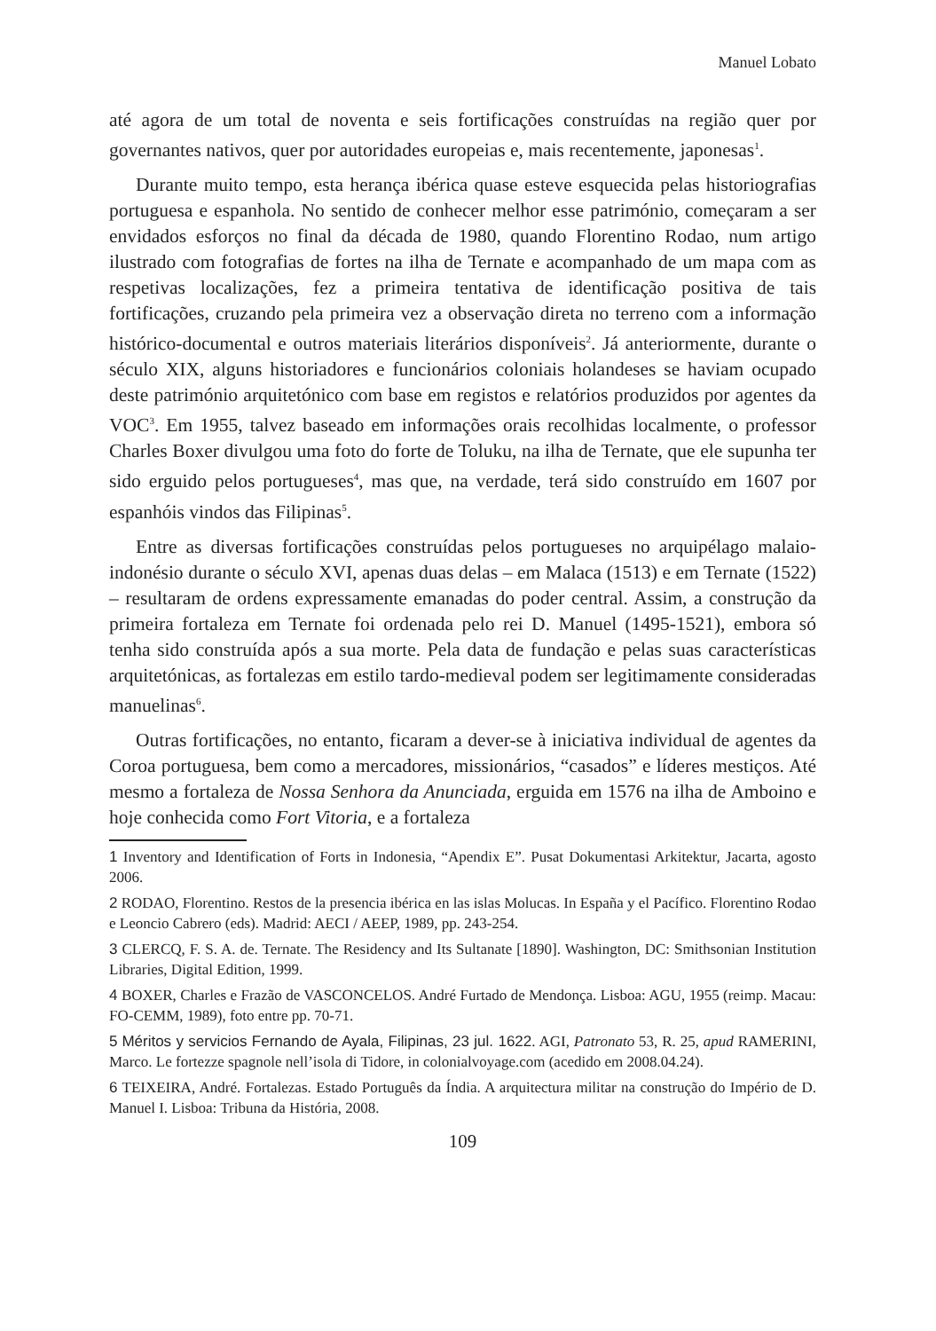Manuel Lobato
até agora de um total de noventa e seis fortificações construídas na região quer por governantes nativos, quer por autoridades europeias e, mais recentemente, japonesas<sup>1</sup>.
Durante muito tempo, esta herança ibérica quase esteve esquecida pelas historiografias portuguesa e espanhola. No sentido de conhecer melhor esse património, começaram a ser envidados esforços no final da década de 1980, quando Florentino Rodao, num artigo ilustrado com fotografias de fortes na ilha de Ternate e acompanhado de um mapa com as respetivas localizações, fez a primeira tentativa de identificação positiva de tais fortificações, cruzando pela primeira vez a observação direta no terreno com a informação histórico-documental e outros materiais literários disponíveis<sup>2</sup>. Já anteriormente, durante o século XIX, alguns historiadores e funcionários coloniais holandeses se haviam ocupado deste património arquitetónico com base em registos e relatórios produzidos por agentes da VOC<sup>3</sup>. Em 1955, talvez baseado em informações orais recolhidas localmente, o professor Charles Boxer divulgou uma foto do forte de Toluku, na ilha de Ternate, que ele supunha ter sido erguido pelos portugueses<sup>4</sup>, mas que, na verdade, terá sido construído em 1607 por espanhóis vindos das Filipinas<sup>5</sup>.
Entre as diversas fortificações construídas pelos portugueses no arquipélago malaio-indonésio durante o século XVI, apenas duas delas – em Malaca (1513) e em Ternate (1522) – resultaram de ordens expressamente emanadas do poder central. Assim, a construção da primeira fortaleza em Ternate foi ordenada pelo rei D. Manuel (1495-1521), embora só tenha sido construída após a sua morte. Pela data de fundação e pelas suas características arquitetónicas, as fortalezas em estilo tardo-medieval podem ser legitimamente consideradas manuelinas<sup>6</sup>.
Outras fortificações, no entanto, ficaram a dever-se à iniciativa individual de agentes da Coroa portuguesa, bem como a mercadores, missionários, “casados” e líderes mestiços. Até mesmo a fortaleza de Nossa Senhora da Anunciada, erguida em 1576 na ilha de Amboino e hoje conhecida como Fort Vitoria, e a fortaleza
1 Inventory and Identification of Forts in Indonesia, “Apendix E”. Pusat Dokumentasi Arkitektur, Jacarta, agosto 2006.
2 RODAO, Florentino. Restos de la presencia ibérica en las islas Molucas. In España y el Pacífico. Florentino Rodao e Leoncio Cabrero (eds). Madrid: AECI / AEEP, 1989, pp. 243-254.
3 CLERCQ, F. S. A. de. Ternate. The Residency and Its Sultanate [1890]. Washington, DC: Smithsonian Institution Libraries, Digital Edition, 1999.
4 BOXER, Charles e Frazão de VASCONCELOS. André Furtado de Mendonça. Lisboa: AGU, 1955 (reimp. Macau: FO-CEMM, 1989), foto entre pp. 70-71.
5 Méritos y servicios Fernando de Ayala, Filipinas, 23 jul. 1622. AGI, Patronato 53, R. 25, apud RAMERINI, Marco. Le fortezze spagnole nell’isola di Tidore, in colonialvoyage.com (acedido em 2008.04.24).
6 TEIXEIRA, André. Fortalezas. Estado Português da Índia. A arquitectura militar na construção do Império de D. Manuel I. Lisboa: Tribuna da História, 2008.
109